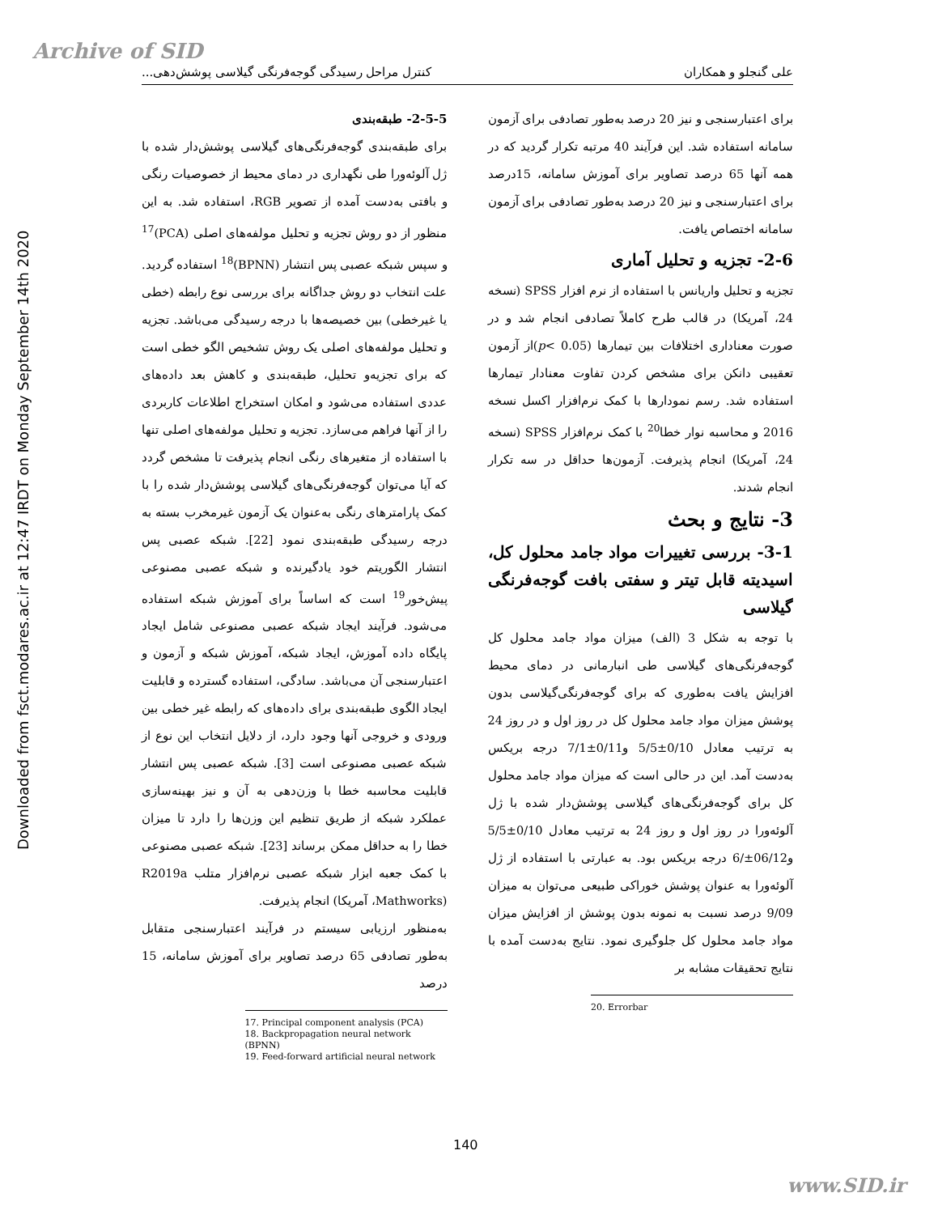Archive of SID
Downloaded from fsct.modares.ac.ir at 12:47 IRDT on Monday September 14th 2020
علی گنجلو و همکاران کنترل مراحل رسیدگی گوجه‌فرنگی گیلاسی پوشش‌دهی...
2-5-5- طبقه‌بندی
برای طبقه‌بندی گوجه‌فرنگی‌های گیلاسی پوشش‌دار شده با ژل آلوئه‌ورا طی نگهداری در دمای محیط از خصوصیات رنگی و بافتی به‌دست آمده از تصویر RGB، استفاده شد. به این منظور از دو روش تجزیه و تحلیل مولفه‌های اصلی (PCA)<sup>17</sup> و سپس شبکه عصبی پس انتشار (BPNN)<sup>18</sup> استفاده گردید. علت انتخاب دو روش جداگانه برای بررسی نوع رابطه (خطی یا غیرخطی) بین خصیصه‌ها با درجه رسیدگی می‌باشد. تجزیه و تحلیل مولفه‌های اصلی یک روش تشخیص الگو خطی است که برای تجزیه‌و تحلیل، طبقه‌بندی و کاهش بعد داده‌های عددی استفاده می‌شود و امکان استخراج اطلاعات کاربردی را از آنها فراهم می‌سازد. تجزیه و تحلیل مولفه‌های اصلی تنها با استفاده از متغیرهای رنگی انجام پذیرفت تا مشخص گردد که آیا می‌توان گوجه‌فرنگی‌های گیلاسی پوشش‌دار شده را با کمک پارامترهای رنگی به‌عنوان یک آزمون غیرمخرب بسته به درجه رسیدگی طبقه‌بندی نمود [22]. شبکه عصبی پس انتشار الگوریتم خود یادگیرنده و شبکه عصبی مصنوعی پیش‌خور<sup>19</sup> است که اساساً برای آموزش شبکه استفاده می‌شود. فرآیند ایجاد شبکه عصبی مصنوعی شامل ایجاد پایگاه داده آموزش، ایجاد شبکه، آموزش شبکه و آزمون و اعتبارسنجی آن می‌باشد. سادگی، استفاده گسترده و قابلیت ایجاد الگوی طبقه‌بندی برای داده‌های که رابطه غیر خطی بین ورودی و خروجی آنها وجود دارد، از دلایل انتخاب این نوع از شبکه عصبی مصنوعی است [3]. شبکه عصبی پس انتشار قابلیت محاسبه خطا با وزن‌دهی به آن و نیز بهینه‌سازی عملکرد شبکه از طریق تنظیم این وزن‌ها را دارد تا میزان خطا را به حداقل ممکن برساند [23]. شبکه عصبی مصنوعی با کمک جعبه ابزار شبکه عصبی نرم‌افزار متلب R2019a (Mathworks، آمریکا) انجام پذیرفت.
به‌منظور ارزیابی سیستم در فرآیند اعتبارسنجی متقابل به‌طور تصادفی 65 درصد تصاویر برای آموزش سامانه، 15 درصد
17. Principal component analysis (PCA)
18. Backpropagation neural network (BPNN)
19. Feed-forward artificial neural network
برای اعتبارسنجی و نیز 20 درصد به‌طور تصادفی برای آزمون سامانه استفاده شد. این فرآیند 40 مرتبه تکرار گردید که در همه آنها 65 درصد تصاویر برای آموزش سامانه، 15درصد برای اعتبارسنجی و نیز 20 درصد به‌طور تصادفی برای آزمون سامانه اختصاص یافت.
2-6- تجزیه و تحلیل آماری
تجزیه و تحلیل واریانس با استفاده از نرم افزار SPSS (نسخه 24، آمریکا) در قالب طرح کاملاً تصادفی انجام شد و در صورت معناداری اختلافات بین تیمارها (p< 0.05)از آزمون تعقیبی دانکن برای مشخص کردن تفاوت معنادار تیمارها استفاده شد. رسم نمودارها با کمک نرم‌افزار اکسل نسخه 2016 و محاسبه نوار خطا<sup>20</sup> با کمک نرم‌افزار SPSS (نسخه 24، آمریکا) انجام پذیرفت. آزمون‌ها حداقل در سه تکرار انجام شدند.
3- نتایج و بحث
3-1- بررسی تغییرات مواد جامد محلول کل، اسیدیته قابل تیتر و سفتی بافت گوجه‌فرنگی گیلاسی
با توجه به شکل 3 (الف) میزان مواد جامد محلول کل گوجه‌فرنگی‌های گیلاسی طی انبارمانی در دمای محیط افزایش یافت به‌طوری که برای گوجه‌فرنگی‌گیلاسی بدون پوشش میزان مواد جامد محلول کل در روز اول و در روز 24 به ترتیب معادل 0/10±5/5 و0/11±7/1 درجه بریکس به‌دست آمد. این در حالی است که میزان مواد جامد محلول کل برای گوجه‌فرنگی‌های گیلاسی پوشش‌دار شده با ژل آلوئه‌ورا در روز اول و روز 24 به ترتیب معادل 0/10±5/5 و06/12±/6 درجه بریکس بود. به عبارتی با استفاده از ژل آلوئه‌ورا به عنوان پوشش خوراکی طبیعی می‌توان به میزان 9/09 درصد نسبت به نمونه بدون پوشش از افزایش میزان مواد جامد محلول کل جلوگیری نمود. نتایج به‌دست آمده با نتایج تحقیقات مشابه بر
20. Errorbar
140
www.SID.ir